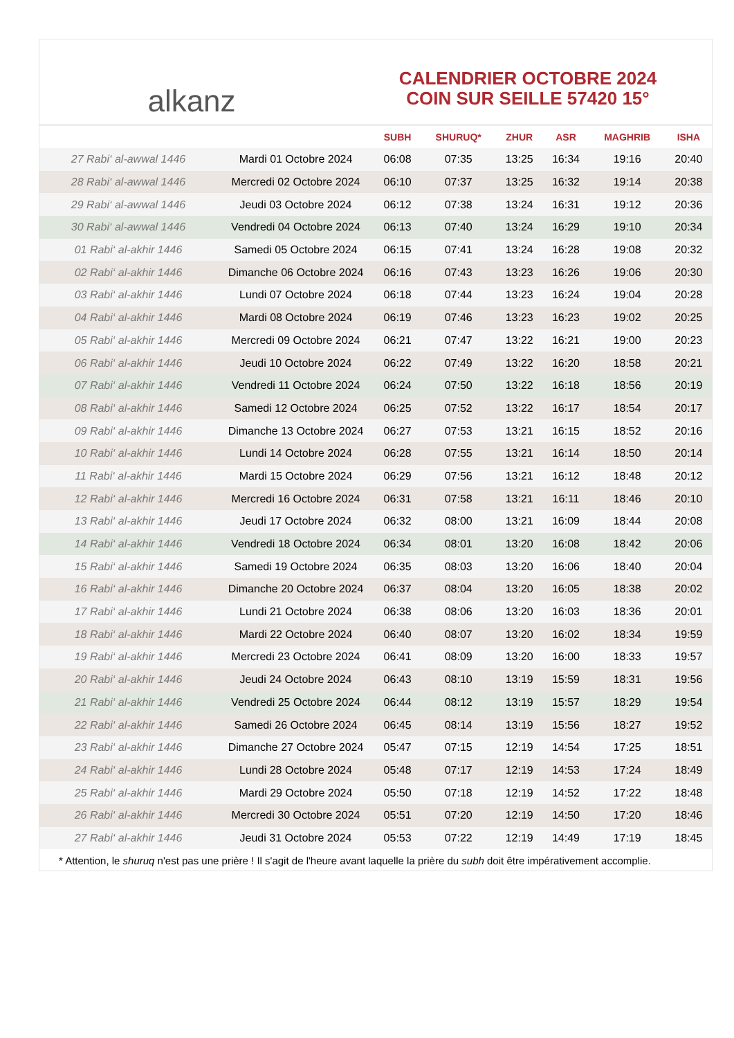alkanz
CALENDRIER OCTOBRE 2024
COIN SUR SEILLE 57420 15°
| | | SUBH | SHURUQ* | ZHUR | ASR | MAGHRIB | ISHA |
| --- | --- | --- | --- | --- | --- | --- | --- |
| 27 Rabi‘ al-awwal 1446 | Mardi 01 Octobre 2024 | 06:08 | 07:35 | 13:25 | 16:34 | 19:16 | 20:40 |
| 28 Rabi‘ al-awwal 1446 | Mercredi 02 Octobre 2024 | 06:10 | 07:37 | 13:25 | 16:32 | 19:14 | 20:38 |
| 29 Rabi‘ al-awwal 1446 | Jeudi 03 Octobre 2024 | 06:12 | 07:38 | 13:24 | 16:31 | 19:12 | 20:36 |
| 30 Rabi‘ al-awwal 1446 | Vendredi 04 Octobre 2024 | 06:13 | 07:40 | 13:24 | 16:29 | 19:10 | 20:34 |
| 01 Rabi‘ al-akhir 1446 | Samedi 05 Octobre 2024 | 06:15 | 07:41 | 13:24 | 16:28 | 19:08 | 20:32 |
| 02 Rabi‘ al-akhir 1446 | Dimanche 06 Octobre 2024 | 06:16 | 07:43 | 13:23 | 16:26 | 19:06 | 20:30 |
| 03 Rabi‘ al-akhir 1446 | Lundi 07 Octobre 2024 | 06:18 | 07:44 | 13:23 | 16:24 | 19:04 | 20:28 |
| 04 Rabi‘ al-akhir 1446 | Mardi 08 Octobre 2024 | 06:19 | 07:46 | 13:23 | 16:23 | 19:02 | 20:25 |
| 05 Rabi‘ al-akhir 1446 | Mercredi 09 Octobre 2024 | 06:21 | 07:47 | 13:22 | 16:21 | 19:00 | 20:23 |
| 06 Rabi‘ al-akhir 1446 | Jeudi 10 Octobre 2024 | 06:22 | 07:49 | 13:22 | 16:20 | 18:58 | 20:21 |
| 07 Rabi‘ al-akhir 1446 | Vendredi 11 Octobre 2024 | 06:24 | 07:50 | 13:22 | 16:18 | 18:56 | 20:19 |
| 08 Rabi‘ al-akhir 1446 | Samedi 12 Octobre 2024 | 06:25 | 07:52 | 13:22 | 16:17 | 18:54 | 20:17 |
| 09 Rabi‘ al-akhir 1446 | Dimanche 13 Octobre 2024 | 06:27 | 07:53 | 13:21 | 16:15 | 18:52 | 20:16 |
| 10 Rabi‘ al-akhir 1446 | Lundi 14 Octobre 2024 | 06:28 | 07:55 | 13:21 | 16:14 | 18:50 | 20:14 |
| 11 Rabi‘ al-akhir 1446 | Mardi 15 Octobre 2024 | 06:29 | 07:56 | 13:21 | 16:12 | 18:48 | 20:12 |
| 12 Rabi‘ al-akhir 1446 | Mercredi 16 Octobre 2024 | 06:31 | 07:58 | 13:21 | 16:11 | 18:46 | 20:10 |
| 13 Rabi‘ al-akhir 1446 | Jeudi 17 Octobre 2024 | 06:32 | 08:00 | 13:21 | 16:09 | 18:44 | 20:08 |
| 14 Rabi‘ al-akhir 1446 | Vendredi 18 Octobre 2024 | 06:34 | 08:01 | 13:20 | 16:08 | 18:42 | 20:06 |
| 15 Rabi‘ al-akhir 1446 | Samedi 19 Octobre 2024 | 06:35 | 08:03 | 13:20 | 16:06 | 18:40 | 20:04 |
| 16 Rabi‘ al-akhir 1446 | Dimanche 20 Octobre 2024 | 06:37 | 08:04 | 13:20 | 16:05 | 18:38 | 20:02 |
| 17 Rabi‘ al-akhir 1446 | Lundi 21 Octobre 2024 | 06:38 | 08:06 | 13:20 | 16:03 | 18:36 | 20:01 |
| 18 Rabi‘ al-akhir 1446 | Mardi 22 Octobre 2024 | 06:40 | 08:07 | 13:20 | 16:02 | 18:34 | 19:59 |
| 19 Rabi‘ al-akhir 1446 | Mercredi 23 Octobre 2024 | 06:41 | 08:09 | 13:20 | 16:00 | 18:33 | 19:57 |
| 20 Rabi‘ al-akhir 1446 | Jeudi 24 Octobre 2024 | 06:43 | 08:10 | 13:19 | 15:59 | 18:31 | 19:56 |
| 21 Rabi‘ al-akhir 1446 | Vendredi 25 Octobre 2024 | 06:44 | 08:12 | 13:19 | 15:57 | 18:29 | 19:54 |
| 22 Rabi‘ al-akhir 1446 | Samedi 26 Octobre 2024 | 06:45 | 08:14 | 13:19 | 15:56 | 18:27 | 19:52 |
| 23 Rabi‘ al-akhir 1446 | Dimanche 27 Octobre 2024 | 05:47 | 07:15 | 12:19 | 14:54 | 17:25 | 18:51 |
| 24 Rabi‘ al-akhir 1446 | Lundi 28 Octobre 2024 | 05:48 | 07:17 | 12:19 | 14:53 | 17:24 | 18:49 |
| 25 Rabi‘ al-akhir 1446 | Mardi 29 Octobre 2024 | 05:50 | 07:18 | 12:19 | 14:52 | 17:22 | 18:48 |
| 26 Rabi‘ al-akhir 1446 | Mercredi 30 Octobre 2024 | 05:51 | 07:20 | 12:19 | 14:50 | 17:20 | 18:46 |
| 27 Rabi‘ al-akhir 1446 | Jeudi 31 Octobre 2024 | 05:53 | 07:22 | 12:19 | 14:49 | 17:19 | 18:45 |
* Attention, le shuruq n'est pas une prière ! Il s'agit de l'heure avant laquelle la prière du subh doit être impérativement accomplie.